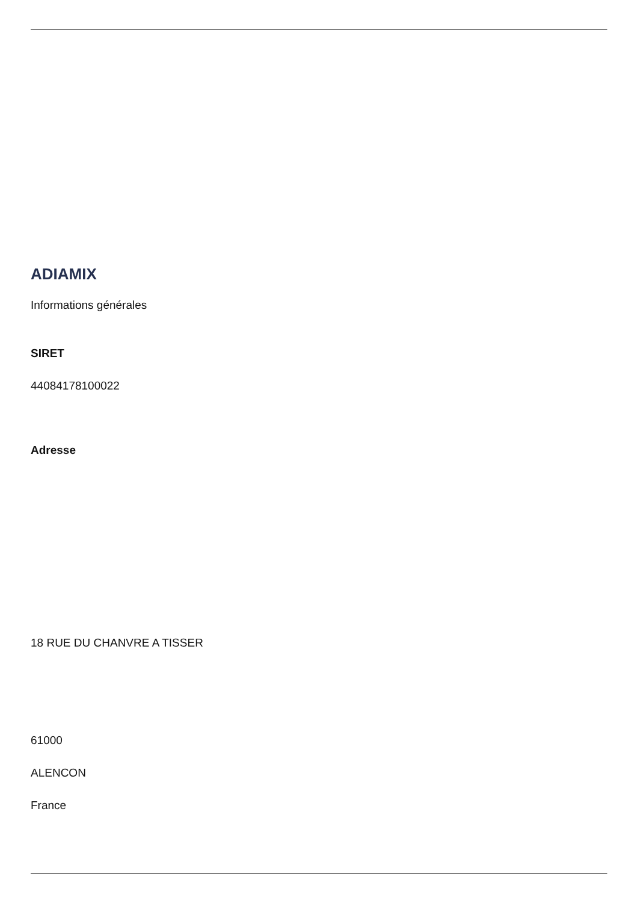ADIAMIX
Informations générales
SIRET
44084178100022
Adresse
18 RUE DU CHANVRE A TISSER
61000
ALENCON
France